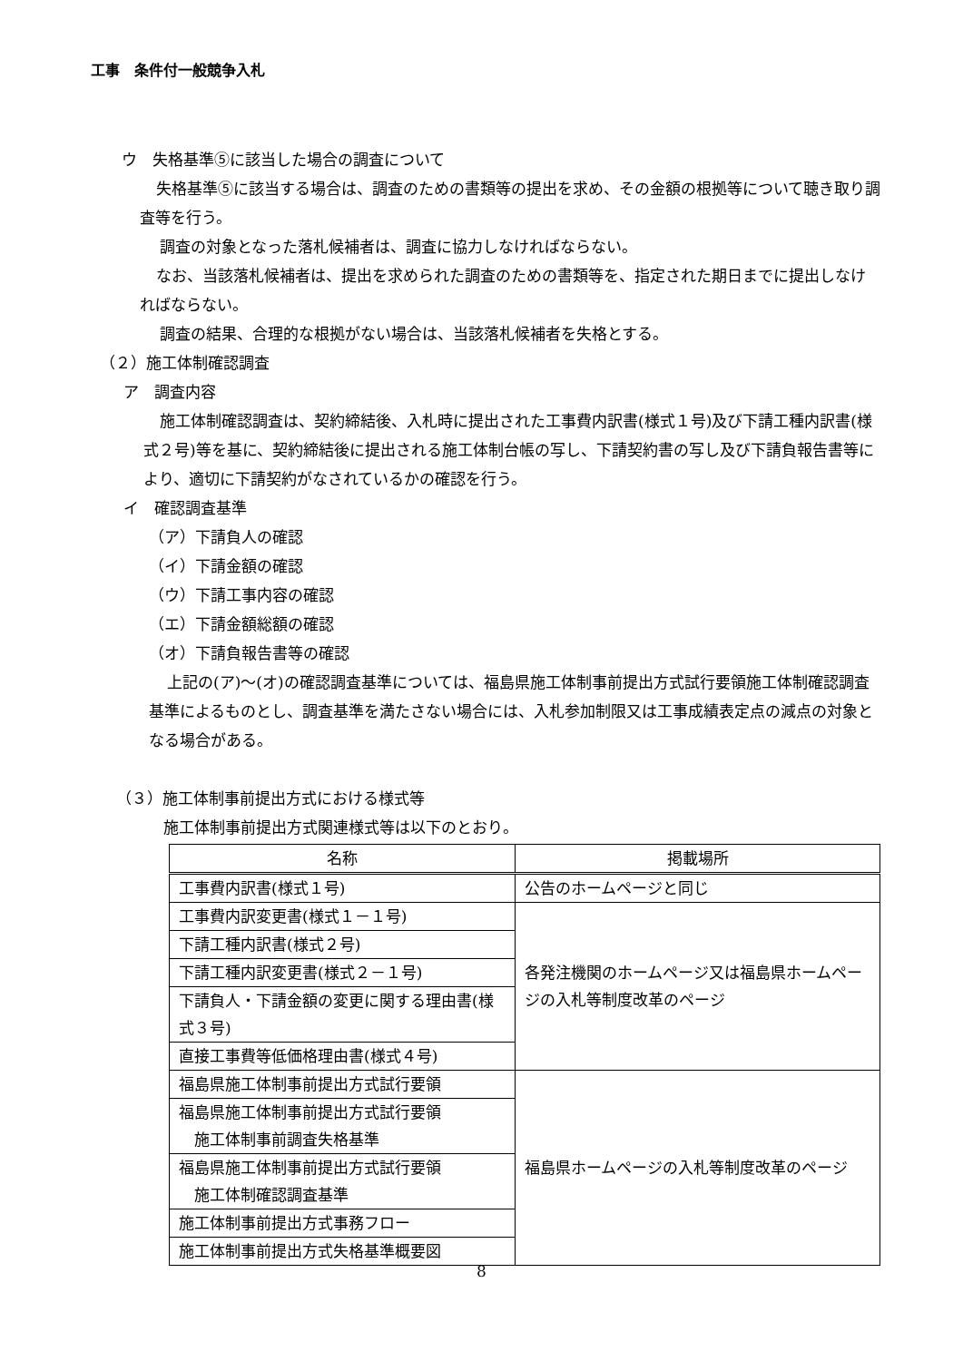工事　条件付一般競争入札
ウ　失格基準⑤に該当した場合の調査について
失格基準⑤に該当する場合は、調査のための書類等の提出を求め、その金額の根拠等について聴き取り調査等を行う。
調査の対象となった落札候補者は、調査に協力しなければならない。
なお、当該落札候補者は、提出を求められた調査のための書類等を、指定された期日までに提出しなければならない。
調査の結果、合理的な根拠がない場合は、当該落札候補者を失格とする。
（２）施工体制確認調査
ア　調査内容
施工体制確認調査は、契約締結後、入札時に提出された工事費内訳書(様式１号)及び下請工種内訳書(様式２号)等を基に、契約締結後に提出される施工体制台帳の写し、下請契約書の写し及び下請負報告書等により、適切に下請契約がなされているかの確認を行う。
イ　確認調査基準
（ア）下請負人の確認
（イ）下請金額の確認
（ウ）下請工事内容の確認
（エ）下請金額総額の確認
（オ）下請負報告書等の確認
上記の(ア)～(オ)の確認調査基準については、福島県施工体制事前提出方式試行要領施工体制確認調査基準によるものとし、調査基準を満たさない場合には、入札参加制限又は工事成績表定点の減点の対象となる場合がある。
（３）施工体制事前提出方式における様式等
施工体制事前提出方式関連様式等は以下のとおり。
| 名称 | 掲載場所 |
| --- | --- |
| 工事費内訳書(様式１号) | 公告のホームページと同じ |
| 工事費内訳変更書(様式１－１号) | 各発注機関のホームページ又は福島県ホームページの入札等制度改革のページ |
| 下請工種内訳書(様式２号) | |
| 下請工種内訳変更書(様式２－１号) | |
| 下請負人・下請金額の変更に関する理由書(様式３号) | |
| 直接工事費等低価格理由書(様式４号) | |
| 福島県施工体制事前提出方式試行要領 | 福島県ホームページの入札等制度改革のページ |
| 福島県施工体制事前提出方式試行要領 施工体制事前調査失格基準 | |
| 福島県施工体制事前提出方式試行要領 施工体制確認調査基準 | |
| 施工体制事前提出方式事務フロー | |
| 施工体制事前提出方式失格基準概要図 | |
8